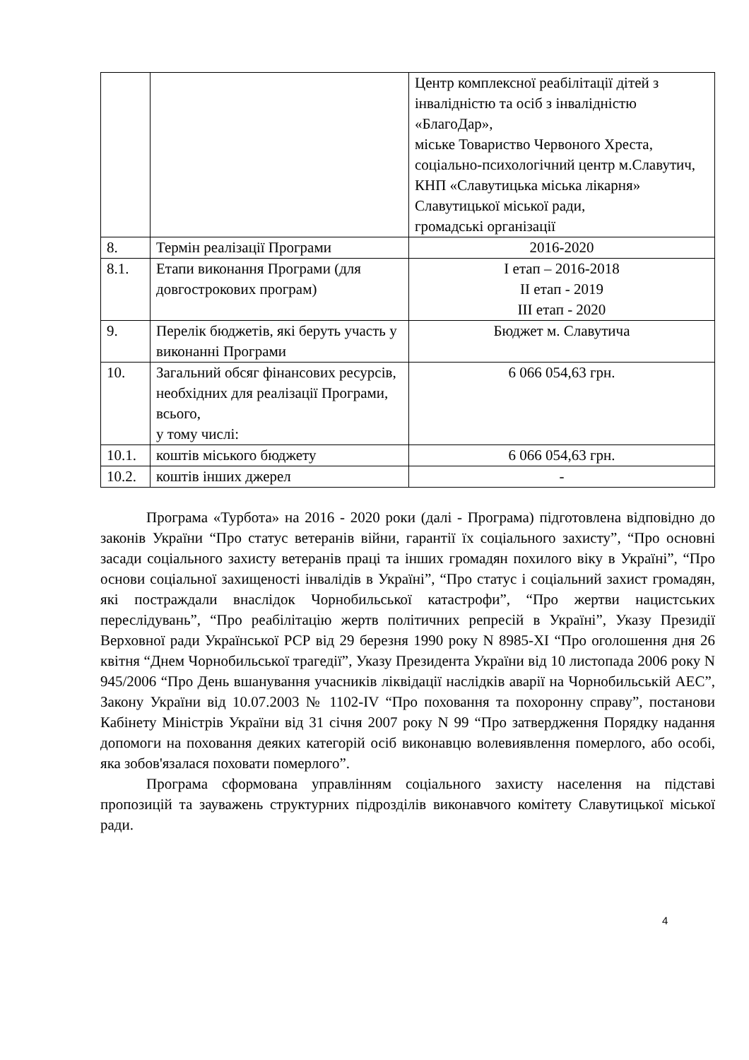| | | Центр комплексної реабілітації дітей з інвалідністю та осіб з інвалідністю «БлагоДар», міське Товариство Червоного Хреста, соціально-психологічний центр м.Славутич, КНП «Славутицька міська лікарня» Славутицької міської ради, громадські організації |
| 8. | Термін реалізації Програми | 2016-2020 |
| 8.1. | Етапи виконання Програми (для довгострокових програм) | І етап – 2016-2018 ІІ етап - 2019 ІІІ етап - 2020 |
| 9. | Перелік бюджетів, які беруть участь у виконанні Програми | Бюджет м. Славутича |
| 10. | Загальний обсяг фінансових ресурсів, необхідних для реалізації Програми, всього, у тому числі: | 6 066 054,63 грн. |
| 10.1. | коштів міського бюджету | 6 066 054,63 грн. |
| 10.2. | коштів інших джерел | - |
Програма «Турбота» на 2016 - 2020 роки (далі - Програма) підготовлена відповідно до законів України “Про статус ветеранів війни, гарантії їх соціального захисту”, “Про основні засади соціального захисту ветеранів праці та інших громадян похилого віку в Україні”, “Про основи соціальної захищеності інвалідів в Україні”, “Про статус і соціальний захист громадян, які постраждали внаслідок Чорнобильської катастрофи”, “Про жертви нацистських переслідувань”, “Про реабілітацію жертв політичних репресій в Україні”, Указу Президії Верховної ради Української РСР від 29 березня 1990 року N 8985-XI “Про оголошення дня 26 квітня “Днем Чорнобильської трагедії”, Указу Президента України від 10 листопада 2006 року N 945/2006 “Про День вшанування учасників ліквідації наслідків аварії на Чорнобильській АЕС”, Закону України від 10.07.2003 № 1102-IV “Про поховання та похоронну справу”, постанови Кабінету Міністрів України від 31 січня 2007 року N 99 “Про затвердження Порядку надання допомоги на поховання деяких категорій осіб виконавцю волевиявлення померлого, або особі, яка зобов'язалася поховати померлого”.
Програма сформована управлінням соціального захисту населення на підставі пропозицій та зауважень структурних підрозділів виконавчого комітету Славутицької міської ради.
4